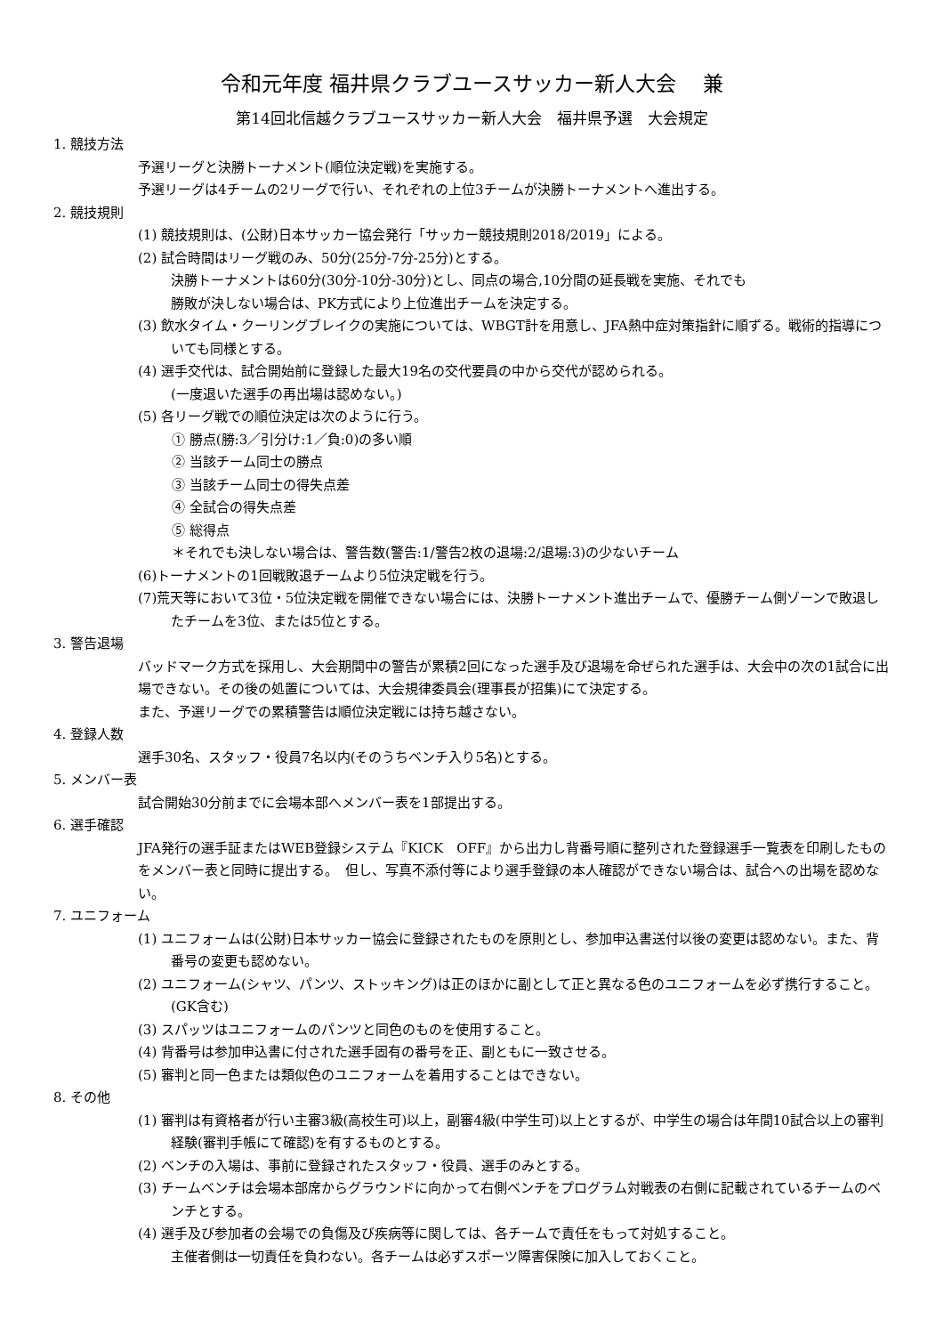令和元年度 福井県クラブユースサッカー新人大会　 兼
第14回北信越クラブユースサッカー新人大会　福井県予選　大会規定
1. 競技方法
予選リーグと決勝トーナメント(順位決定戦)を実施する。
予選リーグは4チームの2リーグで行い、それぞれの上位3チームが決勝トーナメントへ進出する。
2. 競技規則
(1) 競技規則は、(公財)日本サッカー協会発行「サッカー競技規則2018/2019」による。
(2) 試合時間はリーグ戦のみ、50分(25分-7分-25分)とする。
決勝トーナメントは60分(30分-10分-30分)とし、同点の場合,10分間の延長戦を実施、それでも
勝敗が決しない場合は、PK方式により上位進出チームを決定する。
(3) 飲水タイム・クーリングブレイクの実施については、WBGT計を用意し、JFA熱中症対策指針に順ずる。戦術的指導についても同様とする。
(4) 選手交代は、試合開始前に登録した最大19名の交代要員の中から交代が認められる。
(一度退いた選手の再出場は認めない。)
(5) 各リーグ戦での順位決定は次のように行う。
① 勝点(勝:3／引分け:1／負:0)の多い順
② 当該チーム同士の勝点
③ 当該チーム同士の得失点差
④ 全試合の得失点差
⑤ 総得点
＊それでも決しない場合は、警告数(警告:1/警告2枚の退場:2/退場:3)の少ないチーム
(6)トーナメントの1回戦敗退チームより5位決定戦を行う。
(7)荒天等において3位・5位決定戦を開催できない場合には、決勝トーナメント進出チームで、優勝チーム側ゾーンで敗退したチームを3位、または5位とする。
3. 警告退場
バッドマーク方式を採用し、大会期間中の警告が累積2回になった選手及び退場を命ぜられた選手は、大会中の次の1試合に出場できない。その後の処置については、大会規律委員会(理事長が招集)にて決定する。
また、予選リーグでの累積警告は順位決定戦には持ち越さない。
4. 登録人数
選手30名、スタッフ・役員7名以内(そのうちベンチ入り5名)とする。
5. メンバー表
試合開始30分前までに会場本部へメンバー表を1部提出する。
6. 選手確認
JFA発行の選手証またはWEB登録システム『KICK　OFF』から出力し背番号順に整列された登録選手一覧表を印刷したものをメンバー表と同時に提出する。　但し、写真不添付等により選手登録の本人確認ができない場合は、試合への出場を認めない。
7. ユニフォーム
(1) ユニフォームは(公財)日本サッカー協会に登録されたものを原則とし、参加申込書送付以後の変更は認めない。また、背番号の変更も認めない。
(2) ユニフォーム(シャツ、パンツ、ストッキング)は正のほかに副として正と異なる色のユニフォームを必ず携行すること。(GK含む)
(3) スパッツはユニフォームのパンツと同色のものを使用すること。
(4) 背番号は参加申込書に付された選手固有の番号を正、副ともに一致させる。
(5) 審判と同一色または類似色のユニフォームを着用することはできない。
8. その他
(1) 審判は有資格者が行い主審3級(高校生可)以上，副審4級(中学生可)以上とするが、中学生の場合は年間10試合以上の審判経験(審判手帳にて確認)を有するものとする。
(2) ベンチの入場は、事前に登録されたスタッフ・役員、選手のみとする。
(3) チームベンチは会場本部席からグラウンドに向かって右側ベンチをプログラム対戦表の右側に記載されているチームのベンチとする。
(4) 選手及び参加者の会場での負傷及び疾病等に関しては、各チームで責任をもって対処すること。
主催者側は一切責任を負わない。各チームは必ずスポーツ障害保険に加入しておくこと。